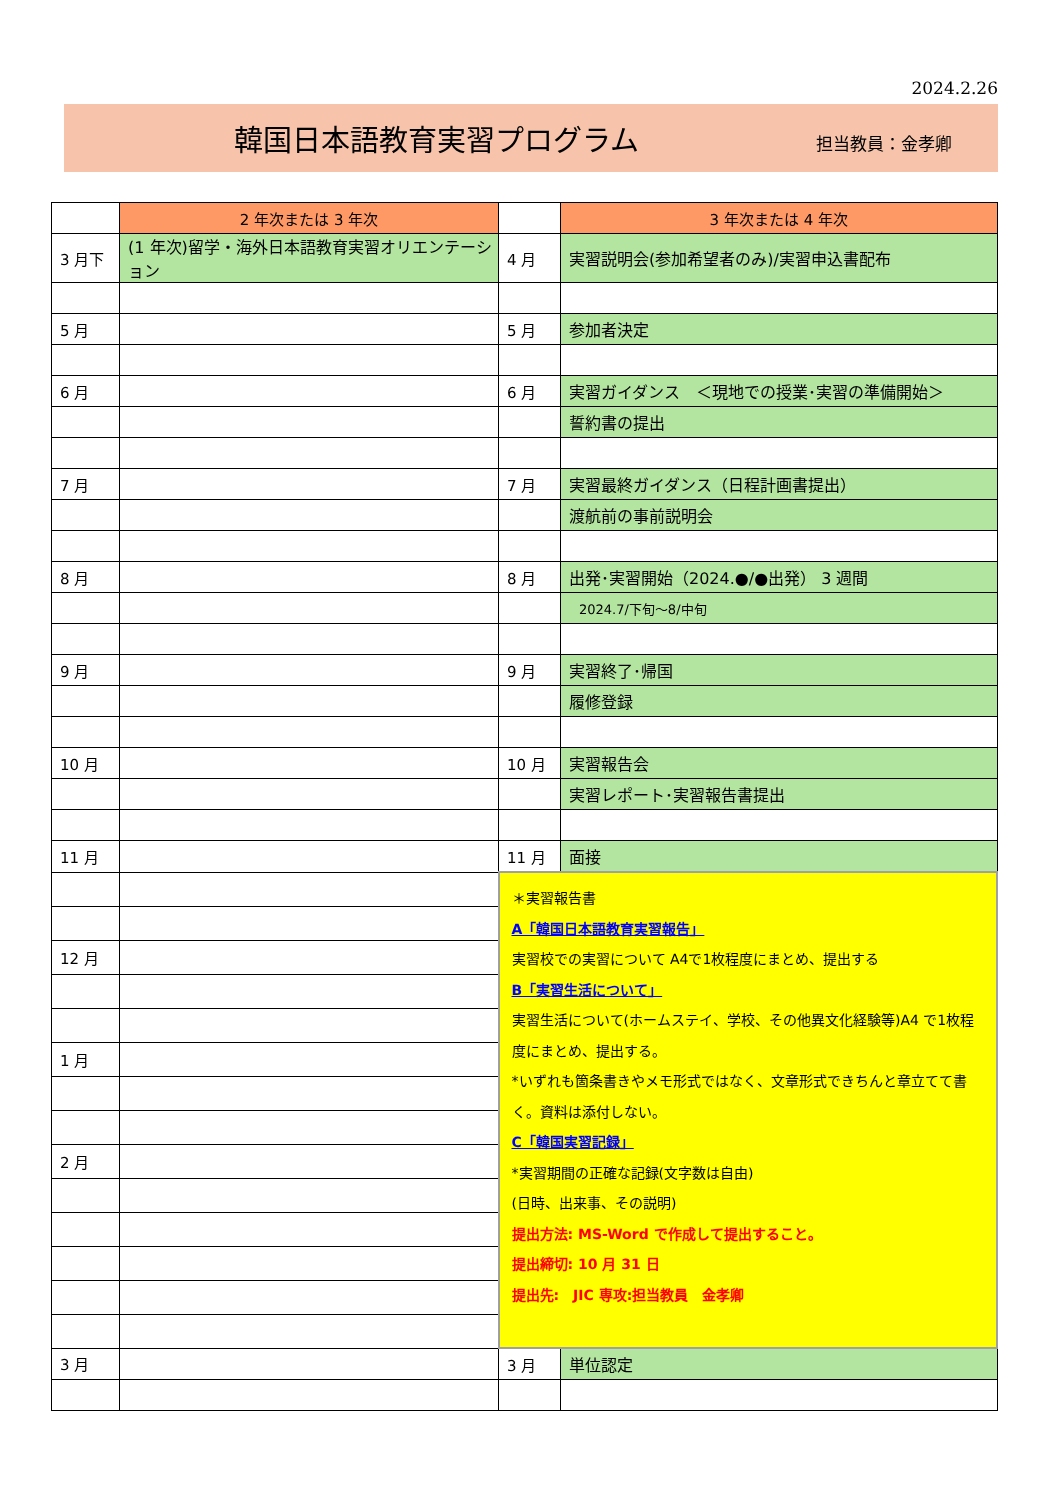2024.2.26
韓国日本語教育実習プログラム
担当教員：金孝卿
| | 2 年次または 3 年次 | | 3 年次または 4 年次 |
| 3 月下 | (1 年次)留学・海外日本語教育実習オリエンテーション | 4 月 | 実習説明会(参加希望者のみ)/実習申込書配布 |
| 5 月 | | 5 月 | 参加者決定 |
| 6 月 | | 6 月 | 実習ガイダンス ＜現地での授業･実習の準備開始＞ |
| | | | 誓約書の提出 |
| 7 月 | | 7 月 | 実習最終ガイダンス（日程計画書提出） |
| | | | 渡航前の事前説明会 |
| 8 月 | | 8 月 | 出発･実習開始（2024.●/●出発） 3 週間 |
| | | | 2024.7/下旬～8/中旬 |
| 9 月 | | 9 月 | 実習終了･帰国 |
| | | | 履修登録 |
| 10 月 | | 10 月 | 実習報告会 |
| | | | 実習レポート･実習報告書提出 |
| 11 月 | | 11 月 | 面接 |
| | | ＊実習報告書 A「韓国日本語教育実習報告」 実習校での実習について A4で1枚程度にまとめ、提出する B「実習生活について」 実習生活について(ホームステイ、学校、その他異文化経験等)A4 で1枚程度にまとめ、提出する。 *いずれも箇条書きやメモ形式ではなく、文章形式できちんと章立てて書く。資料は添付しない。 C「韓国実習記録」 *実習期間の正確な記録(文字数は自由) (日時、出来事、その説明) 提出方法: MS-Word で作成して提出すること。 提出締切: 10 月 31 日 提出先: JIC 専攻:担当教員 金孝卿 | |
| 12 月 | | | |
| 1 月 | | | |
| 2 月 | | | |
| 3 月 | | 3 月 | 単位認定 |